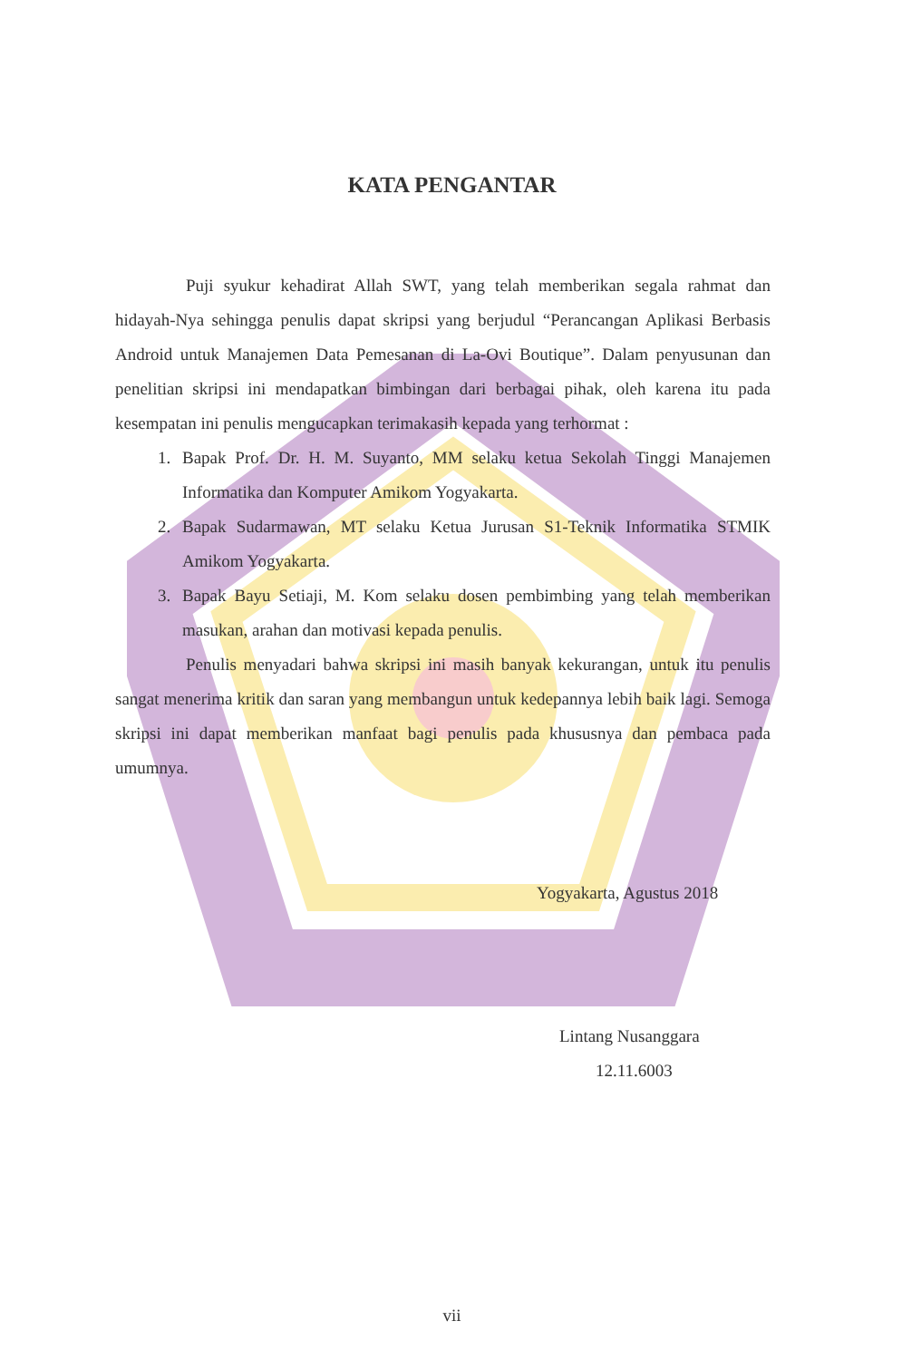KATA PENGANTAR
Puji syukur kehadirat Allah SWT, yang telah memberikan segala rahmat dan hidayah-Nya sehingga penulis dapat skripsi yang berjudul “Perancangan Aplikasi Berbasis Android untuk Manajemen Data Pemesanan di La-Ovi Boutique”. Dalam penyusunan dan penelitian skripsi ini mendapatkan bimbingan dari berbagai pihak, oleh karena itu pada kesempatan ini penulis mengucapkan terimakasih kepada yang terhormat :
1. Bapak Prof. Dr. H. M. Suyanto, MM selaku ketua Sekolah Tinggi Manajemen Informatika dan Komputer Amikom Yogyakarta.
2. Bapak Sudarmawan, MT selaku Ketua Jurusan S1-Teknik Informatika STMIK Amikom Yogyakarta.
3. Bapak Bayu Setiaji, M. Kom selaku dosen pembimbing yang telah memberikan masukan, arahan dan motivasi kepada penulis.
Penulis menyadari bahwa skripsi ini masih banyak kekurangan, untuk itu penulis sangat menerima kritik dan saran yang membangun untuk kedepannya lebih baik lagi. Semoga skripsi ini dapat memberikan manfaat bagi penulis pada khususnya dan pembaca pada umumnya.
Yogyakarta, Agustus 2018
Lintang Nusanggara
12.11.6003
vii